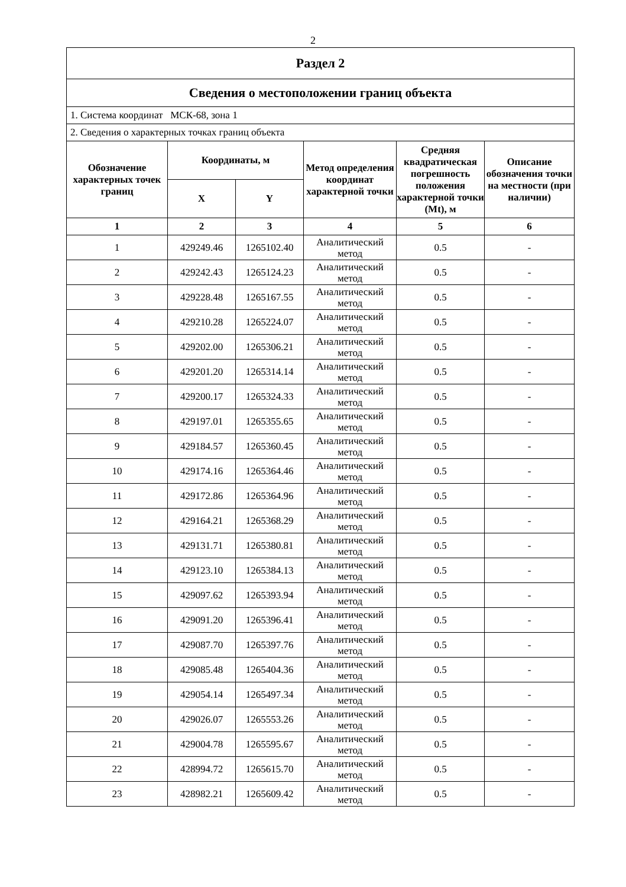2
| Раздел 2 | | | | | |
| --- | --- | --- | --- | --- | --- |
| Сведения о местоположении границ объекта | | | | | |
| 1. Система координат МСК-68, зона 1 | | | | | |
| 2. Сведения о характерных точках границ объекта | | | | | |
| Обозначение характерных точек границ | Координаты, м | | Метод определения координат характерной точки | Средняя квадратическая погрешность положения характерной точки (Mt), м | Описание обозначения точки на местности (при наличии) |
| | X | Y | | | |
| 1 | 2 | 3 | 4 | 5 | 6 |
| 1 | 429249.46 | 1265102.40 | Аналитический метод | 0.5 | - |
| 2 | 429242.43 | 1265124.23 | Аналитический метод | 0.5 | - |
| 3 | 429228.48 | 1265167.55 | Аналитический метод | 0.5 | - |
| 4 | 429210.28 | 1265224.07 | Аналитический метод | 0.5 | - |
| 5 | 429202.00 | 1265306.21 | Аналитический метод | 0.5 | - |
| 6 | 429201.20 | 1265314.14 | Аналитический метод | 0.5 | - |
| 7 | 429200.17 | 1265324.33 | Аналитический метод | 0.5 | - |
| 8 | 429197.01 | 1265355.65 | Аналитический метод | 0.5 | - |
| 9 | 429184.57 | 1265360.45 | Аналитический метод | 0.5 | - |
| 10 | 429174.16 | 1265364.46 | Аналитический метод | 0.5 | - |
| 11 | 429172.86 | 1265364.96 | Аналитический метод | 0.5 | - |
| 12 | 429164.21 | 1265368.29 | Аналитический метод | 0.5 | - |
| 13 | 429131.71 | 1265380.81 | Аналитический метод | 0.5 | - |
| 14 | 429123.10 | 1265384.13 | Аналитический метод | 0.5 | - |
| 15 | 429097.62 | 1265393.94 | Аналитический метод | 0.5 | - |
| 16 | 429091.20 | 1265396.41 | Аналитический метод | 0.5 | - |
| 17 | 429087.70 | 1265397.76 | Аналитический метод | 0.5 | - |
| 18 | 429085.48 | 1265404.36 | Аналитический метод | 0.5 | - |
| 19 | 429054.14 | 1265497.34 | Аналитический метод | 0.5 | - |
| 20 | 429026.07 | 1265553.26 | Аналитический метод | 0.5 | - |
| 21 | 429004.78 | 1265595.67 | Аналитический метод | 0.5 | - |
| 22 | 428994.72 | 1265615.70 | Аналитический метод | 0.5 | - |
| 23 | 428982.21 | 1265609.42 | Аналитический метод | 0.5 | - |